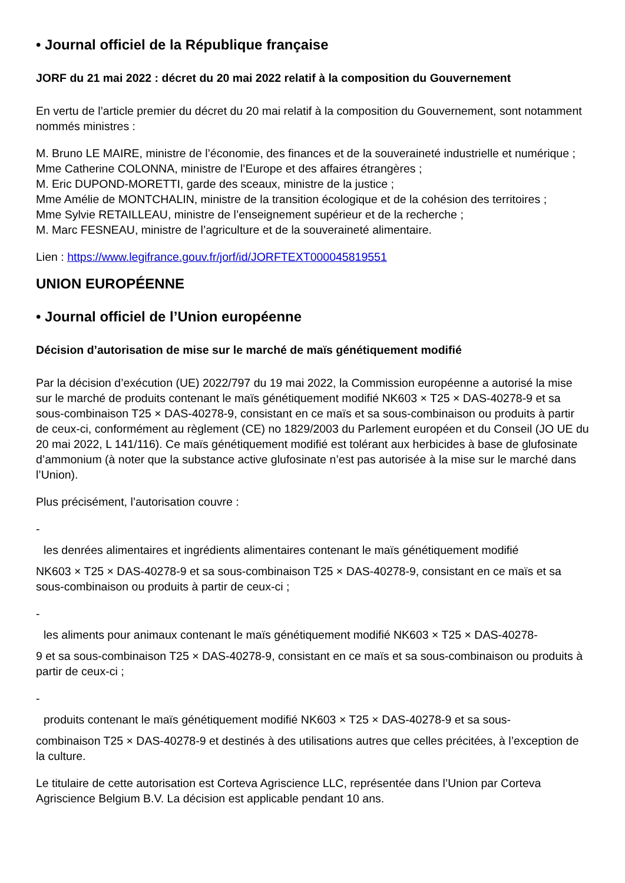• Journal officiel de la République française
JORF du 21 mai 2022 : décret du 20 mai 2022 relatif à la composition du Gouvernement
En vertu de l’article premier du décret du 20 mai relatif à la composition du Gouvernement, sont notamment nommés ministres :
M. Bruno LE MAIRE, ministre de l’économie, des finances et de la souveraineté industrielle et numérique ;
Mme Catherine COLONNA, ministre de l’Europe et des affaires étrangères ;
M. Eric DUPOND-MORETTI, garde des sceaux, ministre de la justice ;
Mme Amélie de MONTCHALIN, ministre de la transition écologique et de la cohésion des territoires ;
Mme Sylvie RETAILLEAU, ministre de l’enseignement supérieur et de la recherche ;
M. Marc FESNEAU, ministre de l’agriculture et de la souveraineté alimentaire.
Lien : https://www.legifrance.gouv.fr/jorf/id/JORFTEXT000045819551
UNION EUROPÉENNE
• Journal officiel de l’Union européenne
Décision d’autorisation de mise sur le marché de maïs génétiquement modifié
Par la décision d’exécution (UE) 2022/797 du 19 mai 2022, la Commission européenne a autorisé la mise sur le marché de produits contenant le maïs génétiquement modifié NK603 × T25 × DAS-40278-9 et sa sous-combinaison T25 × DAS-40278-9, consistant en ce maïs et sa sous-combinaison ou produits à partir de ceux-ci, conformément au règlement (CE) no 1829/2003 du Parlement européen et du Conseil (JO UE du 20 mai 2022, L 141/116). Ce maïs génétiquement modifié est tolérant aux herbicides à base de glufosinate d’ammonium (à noter que la substance active glufosinate n’est pas autorisée à la mise sur le marché dans l’Union).
Plus précisément, l’autorisation couvre :
-
les denrées alimentaires et ingrédients alimentaires contenant le maïs génétiquement modifié
NK603 × T25 × DAS-40278-9 et sa sous-combinaison T25 × DAS-40278-9, consistant en ce maïs et sa sous-combinaison ou produits à partir de ceux-ci ;
-
les aliments pour animaux contenant le maïs génétiquement modifié NK603 × T25 × DAS-40278-
9 et sa sous-combinaison T25 × DAS-40278-9, consistant en ce maïs et sa sous-combinaison ou produits à partir de ceux-ci ;
-
produits contenant le maïs génétiquement modifié NK603 × T25 × DAS-40278-9 et sa sous-
combinaison T25 × DAS-40278-9 et destinés à des utilisations autres que celles précitées, à l’exception de la culture.
Le titulaire de cette autorisation est Corteva Agriscience LLC, représentée dans l’Union par Corteva Agriscience Belgium B.V. La décision est applicable pendant 10 ans.